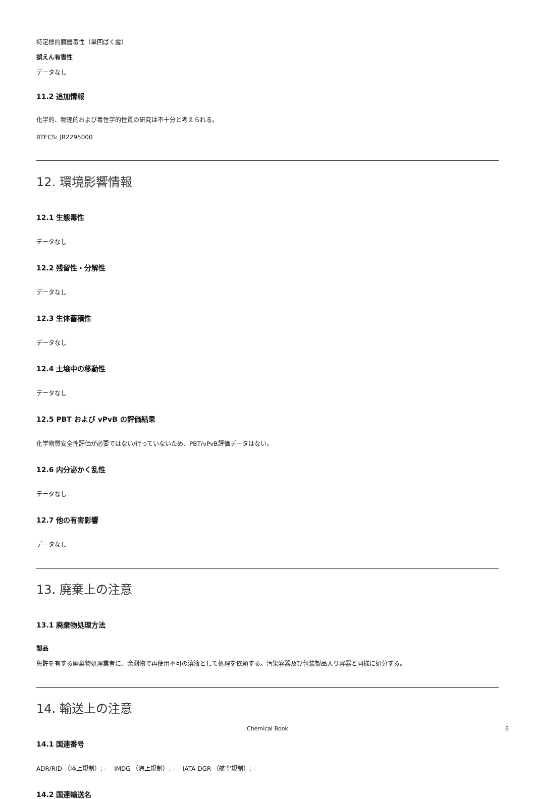特定標的臓器毒性（単回ばく露）
誤えん有害性
データなし
11.2 追加情報
化学的、物理的および毒性学的性質の研究は不十分と考えられる。
RTECS: JR2295000
12. 環境影響情報
12.1 生態毒性
データなし
12.2 残留性・分解性
データなし
12.3 生体蓄積性
データなし
12.4 土壌中の移動性
データなし
12.5 PBT および vPvB の評価結果
化学物質安全性評価が必要ではない/行っていないため、PBT/vPvB評価データはない。
12.6 内分泌かく乱性
データなし
12.7 他の有害影響
データなし
13. 廃棄上の注意
13.1 廃棄物処理方法
製品
免許を有する廃棄物処理業者に、余剰物で再使用不可の溶液として処理を依頼する。汚染容器及び包装製品入り容器と同様に処分する。
14. 輸送上の注意
14.1 国連番号
ADR/RID （陸上規制）: - IMDG （海上規制）: - IATA-DGR （航空規制）: -
14.2 国連輸送名
Chemical Book 6